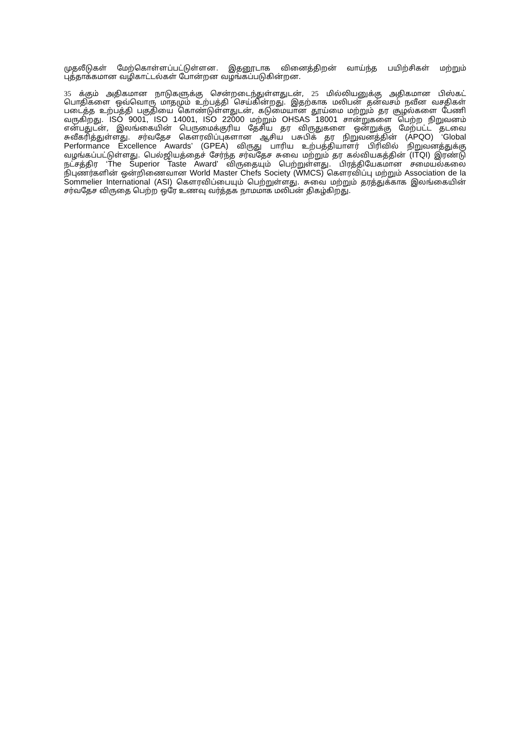முதலீடுகள் மேற்கொள்ளப்பட்டுள்ளன. இதனூடாக வினைத்திறன் வாய்ந்த பயிற்சிகள் மற்றும் புத்தாக்கமான வழிகாட்டல்கள் போன்றன வழங்கப்படுகின்றன.
35 க்கும் அதிகமான நாடுகளுக்கு சென்றடைந்துள்ளதுடன், 25 மில்லியனுக்கு அதிகமான பிஸ்கட் பொதிகளை ஒவ்வொரு மாதமும் உற்பத்தி செய்கின்றது. இதற்காக மலிபன் தன்வசம் நவீன வசதிகள் படைத்த உற்பத்தி பகுதியை கொண்டுள்ளதுடன், கடுமையான தூய்மை மற்றும் தர சூழல்களை பேணி வருகிறது. ISO 9001, ISO 14001, ISO 22000 மற்றும் OHSAS 18001 சான்றுகளை பெற்ற நிறுவனம் என்பதுடன், இலங்கையின் பெருமைக்குரிய தேசிய தர விருதுகளை ஒன்றுக்கு மேற்பட்ட தடவை சுவீகரித்துள்ளது. சர்வதேச கௌரவிப்புகளான ஆசிய பசுபிக் தர நிறுவனத்தின் (APQO) ‘Global Performance Excellence Awards’ (GPEA) விருது பாரிய உற்பத்தியாளர் பிரிவில் நிறுவனத்துக்கு வழங்கப்பட்டுள்ளது. பெல்ஜியத்தைச் சேர்ந்த சர்வதேச சுவை மற்றும் தர கல்வியகத்தின் (ITQI) இரண்டு நட்சத்திர ‘The Superior Taste Award’ விருதையும் பெற்றுள்ளது. பிரத்தியேகமான சமையல்கலை நிபுணர்களின் ஒன்றிணைவான World Master Chefs Society (WMCS) கௌரவிப்பு மற்றும் Association de la Sommelier International (ASI) கௌரவிப்பையும் பெற்றுள்ளது. சுவை மற்றும் தரத்துக்காக இலங்கையின் சர்வதேச விருதை பெற்ற ஒரே உணவு வர்த்தக நாமமாக மலிபன் திகழ்கிறது.